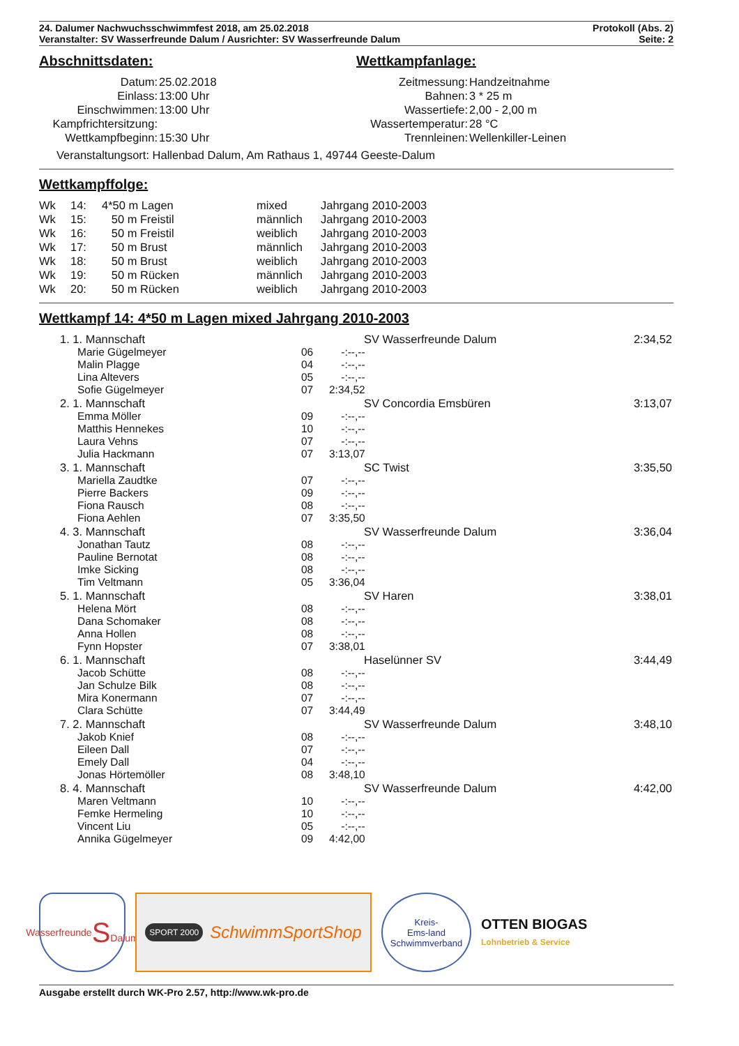24. Dalumer Nachwuchsschwimmfest 2018, am 25.02.2018
Veranstalter: SV Wasserfreunde Dalum / Ausrichter: SV Wasserfreunde Dalum
Protokoll (Abs. 2)
Seite: 2
Abschnittsdaten:
| Datum: | 25.02.2018 |
| Einlass: | 13:00 Uhr |
| Einschwimmen: | 13:00 Uhr |
| Kampfrichtersitzung: | |
| Wettkampfbeginn: | 15:30 Uhr |
Wettkampfanlage:
| Zeitmessung: | Handzeitnahme |
| Bahnen: | 3 * 25 m |
| Wassertiefe: | 2,00 - 2,00 m |
| Wassertemperatur: | 28 °C |
| Trennleinen: | Wellenkiller-Leinen |
Veranstaltungsort: Hallenbad Dalum, Am Rathaus 1, 49744 Geeste-Dalum
Wettkampffolge:
| Wk | 14: | 4*50 m Lagen | mixed | Jahrgang 2010-2003 |
| Wk | 15: | 50 m Freistil | männlich | Jahrgang 2010-2003 |
| Wk | 16: | 50 m Freistil | weiblich | Jahrgang 2010-2003 |
| Wk | 17: | 50 m Brust | männlich | Jahrgang 2010-2003 |
| Wk | 18: | 50 m Brust | weiblich | Jahrgang 2010-2003 |
| Wk | 19: | 50 m Rücken | männlich | Jahrgang 2010-2003 |
| Wk | 20: | 50 m Rücken | weiblich | Jahrgang 2010-2003 |
Wettkampf 14: 4*50 m Lagen mixed Jahrgang 2010-2003
| | 1. 1. Mannschaft | SV Wasserfreunde Dalum | | 2:34,52 |
| | Marie Gügelmeyer | 06 | -:--,-- | |
| | Malin Plagge | 04 | -:--,-- | |
| | Lina Altevers | 05 | -:--,-- | |
| | Sofie Gügelmeyer | 07 | 2:34,52 | |
| | 2. 1. Mannschaft | SV Concordia Emsbüren | | 3:13,07 |
| | Emma Möller | 09 | -:--,-- | |
| | Matthis Hennekes | 10 | -:--,-- | |
| | Laura Vehns | 07 | -:--,-- | |
| | Julia Hackmann | 07 | 3:13,07 | |
| | 3. 1. Mannschaft | SC Twist | | 3:35,50 |
| | Mariella Zaudtke | 07 | -:--,-- | |
| | Pierre Backers | 09 | -:--,-- | |
| | Fiona Rausch | 08 | -:--,-- | |
| | Fiona Aehlen | 07 | 3:35,50 | |
| | 4. 3. Mannschaft | SV Wasserfreunde Dalum | | 3:36,04 |
| | Jonathan Tautz | 08 | -:--,-- | |
| | Pauline Bernotat | 08 | -:--,-- | |
| | Imke Sicking | 08 | -:--,-- | |
| | Tim Veltmann | 05 | 3:36,04 | |
| | 5. 1. Mannschaft | SV Haren | | 3:38,01 |
| | Helena Mört | 08 | -:--,-- | |
| | Dana Schomaker | 08 | -:--,-- | |
| | Anna Hollen | 08 | -:--,-- | |
| | Fynn Hopster | 07 | 3:38,01 | |
| | 6. 1. Mannschaft | Haselünner SV | | 3:44,49 |
| | Jacob Schütte | 08 | -:--,-- | |
| | Jan Schulze Bilk | 08 | -:--,-- | |
| | Mira Konermann | 07 | -:--,-- | |
| | Clara Schütte | 07 | 3:44,49 | |
| | 7. 2. Mannschaft | SV Wasserfreunde Dalum | | 3:48,10 |
| | Jakob Knief | 08 | -:--,-- | |
| | Eileen Dall | 07 | -:--,-- | |
| | Emely Dall | 04 | -:--,-- | |
| | Jonas Hörtemöller | 08 | 3:48,10 | |
| | 8. 4. Mannschaft | SV Wasserfreunde Dalum | | 4:42,00 |
| | Maren Veltmann | 10 | -:--,-- | |
| | Femke Hermeling | 10 | -:--,-- | |
| | Vincent Liu | 05 | -:--,-- | |
| | Annika Gügelmeyer | 09 | 4:42,00 | |
Wasserfreunde
S
Dalum
SPORT 2000 SchwimmSportShop
Kreis-
Ems-land
Schwimmverband
OTTEN BIOGAS
Lohnbetrieb & Service
Ausgabe erstellt durch WK-Pro 2.57, http://www.wk-pro.de